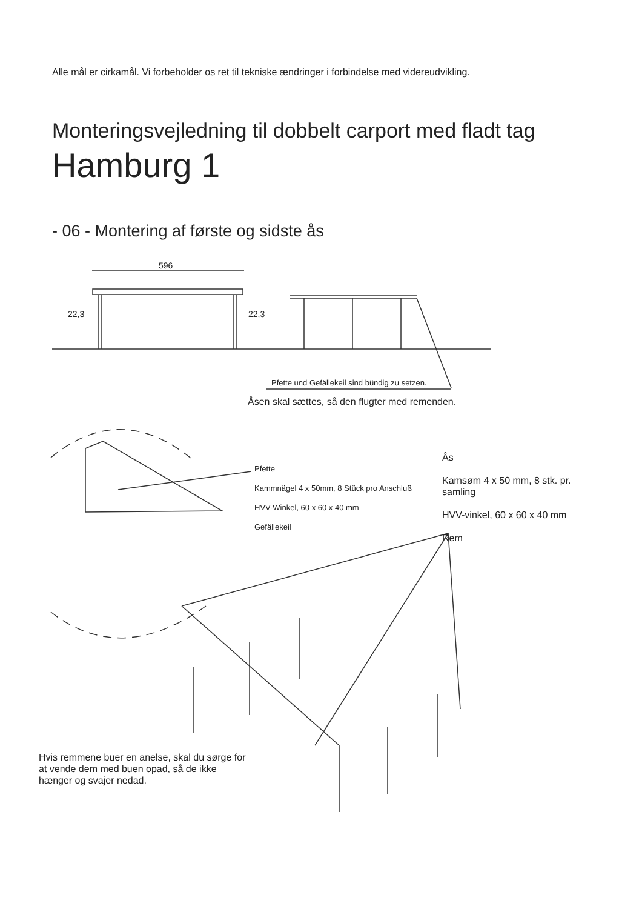Alle mål er cirkamål. Vi forbeholder os ret til tekniske ændringer i forbindelse med videreudvikling.
Monteringsvejledning til dobbelt carport med fladt tag
Hamburg 1
- 06 - Montering af første og sidste ås
596
22,3 22,3
Pfette und Gefällekeil sind bündig zu setzen.
Åsen skal sættes, så den flugter med remenden.
Pfette
Kammnägel 4 x 50mm, 8 Stück pro Anschluß
HVV-Winkel, 60 x 60 x 40 mm
Gefällekeil
Ås
Kamsøm 4 x 50 mm, 8 stk. pr. samling
HVV-vinkel, 60 x 60 x 40 mm
Rem
Hvis remmene buer en anelse, skal du sørge for at vende dem med buen opad, så de ikke hænger og svajer nedad.